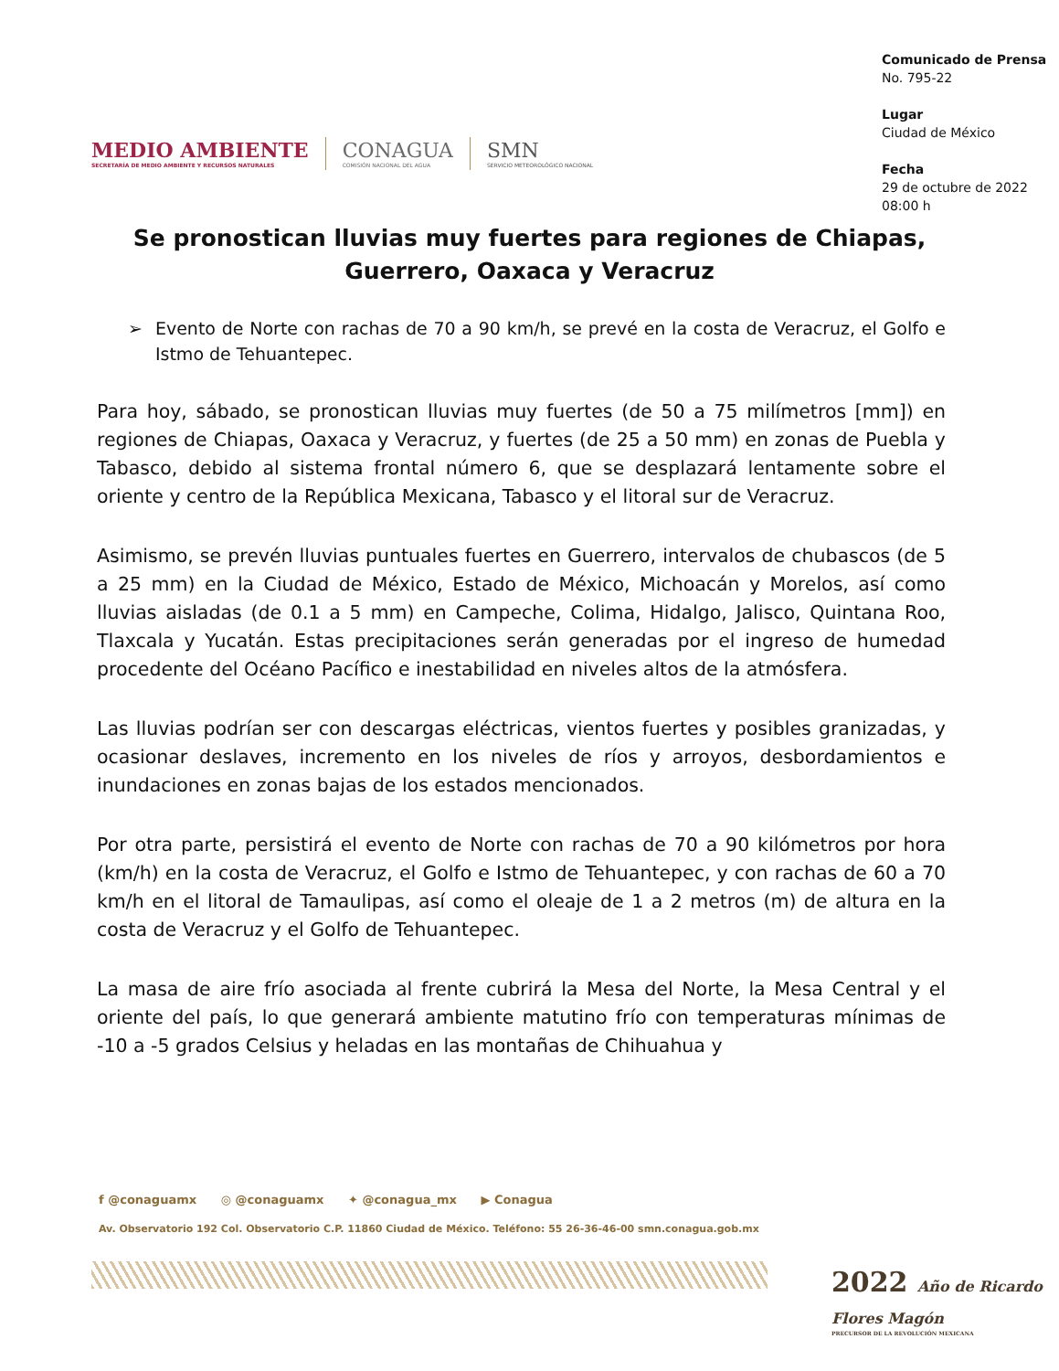MEDIO AMBIENTE
SECRETARÍA DE MEDIO AMBIENTE Y RECURSOS NATURALES
CONAGUA
COMISIÓN NACIONAL DEL AGUA
SMN
SERVICIO METEOROLÓGICO NACIONAL
Comunicado de Prensa
No. 795-22
Lugar
Ciudad de México
Fecha
29 de octubre de 2022
08:00 h
Se pronostican lluvias muy fuertes para regiones de Chiapas, Guerrero, Oaxaca y Veracruz
➢ Evento de Norte con rachas de 70 a 90 km/h, se prevé en la costa de Veracruz, el Golfo e Istmo de Tehuantepec.
Para hoy, sábado, se pronostican lluvias muy fuertes (de 50 a 75 milímetros [mm]) en regiones de Chiapas, Oaxaca y Veracruz, y fuertes (de 25 a 50 mm) en zonas de Puebla y Tabasco, debido al sistema frontal número 6, que se desplazará lentamente sobre el oriente y centro de la República Mexicana, Tabasco y el litoral sur de Veracruz.
Asimismo, se prevén lluvias puntuales fuertes en Guerrero, intervalos de chubascos (de 5 a 25 mm) en la Ciudad de México, Estado de México, Michoacán y Morelos, así como lluvias aisladas (de 0.1 a 5 mm) en Campeche, Colima, Hidalgo, Jalisco, Quintana Roo, Tlaxcala y Yucatán. Estas precipitaciones serán generadas por el ingreso de humedad procedente del Océano Pacífico e inestabilidad en niveles altos de la atmósfera.
Las lluvias podrían ser con descargas eléctricas, vientos fuertes y posibles granizadas, y ocasionar deslaves, incremento en los niveles de ríos y arroyos, desbordamientos e inundaciones en zonas bajas de los estados mencionados.
Por otra parte, persistirá el evento de Norte con rachas de 70 a 90 kilómetros por hora (km/h) en la costa de Veracruz, el Golfo e Istmo de Tehuantepec, y con rachas de 60 a 70 km/h en el litoral de Tamaulipas, así como el oleaje de 1 a 2 metros (m) de altura en la costa de Veracruz y el Golfo de Tehuantepec.
La masa de aire frío asociada al frente cubrirá la Mesa del Norte, la Mesa Central y el oriente del país, lo que generará ambiente matutino frío con temperaturas mínimas de -10 a -5 grados Celsius y heladas en las montañas de Chihuahua y
f @conaguamx ◎ @conaguamx ✦ @conagua_mx ▶ Conagua
Av. Observatorio 192 Col. Observatorio C.P. 11860 Ciudad de México. Teléfono: 55 26-36-46-00 smn.conagua.gob.mx
2022 Año de Ricardo Flores Magón
PRECURSOR DE LA REVOLUCIÓN MEXICANA